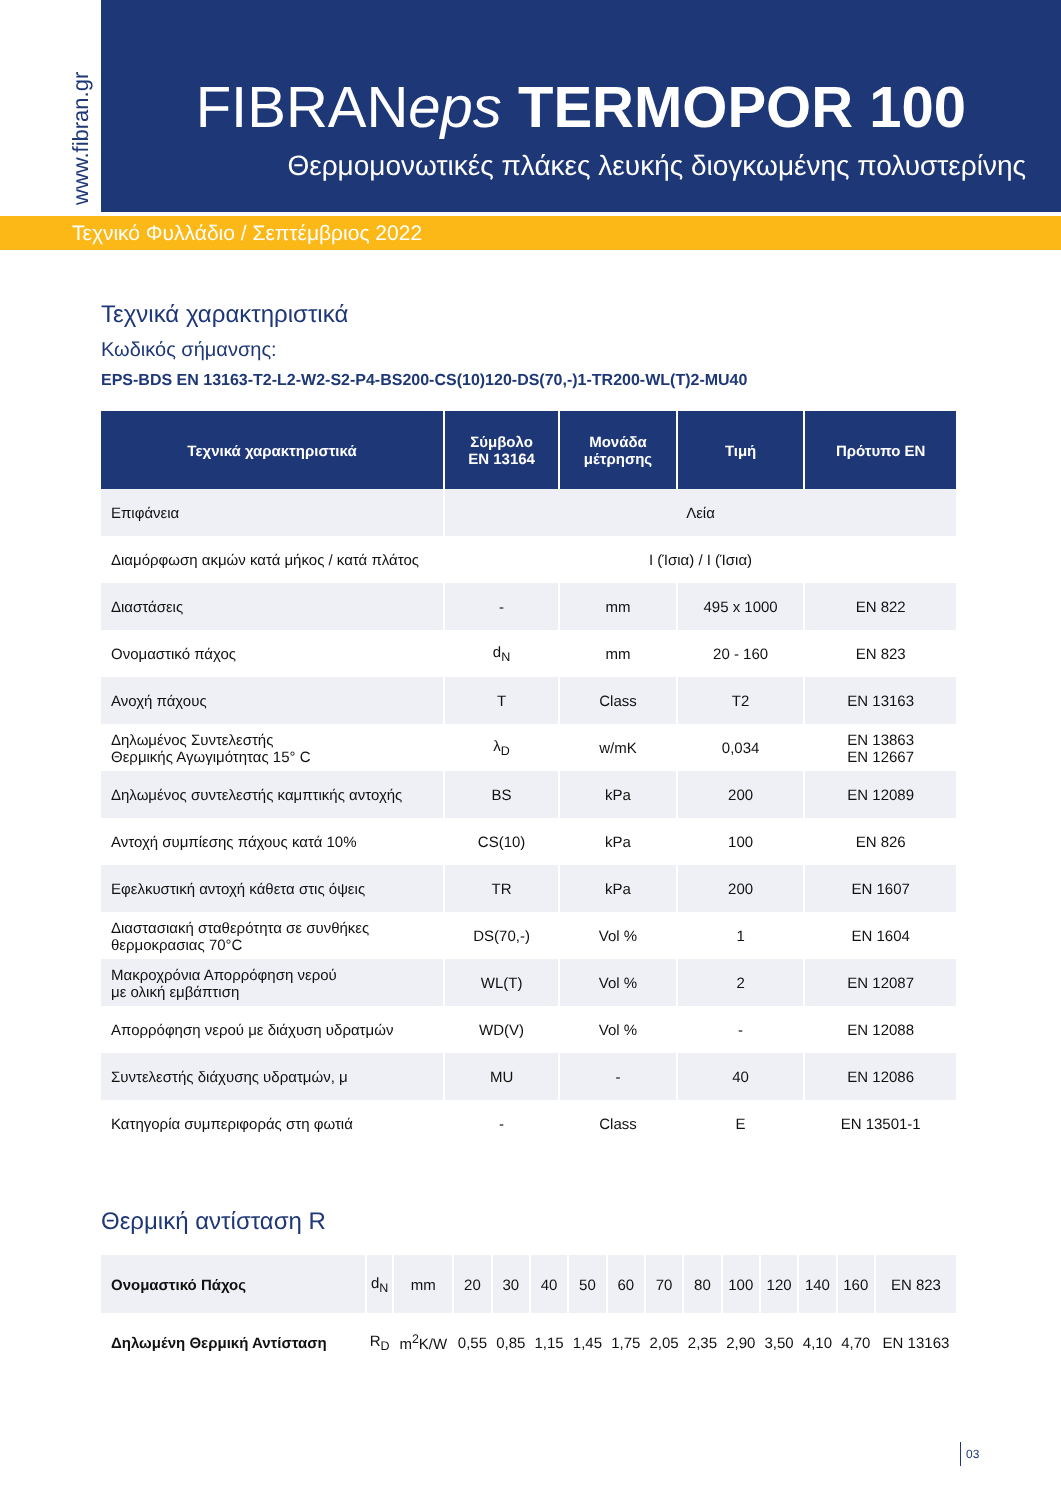www.fibran.gr
FIBRANeps TERMOPOR 100
Θερμομονωτικές πλάκες λευκής διογκωμένης πολυστερίνης
Τεχνικό Φυλλάδιο / Σεπτέμβριος 2022
Τεχνικά χαρακτηριστικά
Κωδικός σήμανσης:
EPS-BDS EN 13163-T2-L2-W2-S2-P4-BS200-CS(10)120-DS(70,-)1-TR200-WL(T)2-MU40
| Τεχνικά χαρακτηριστικά | Σύμβολο EN 13164 | Μονάδα μέτρησης | Τιμή | Πρότυπο EN |
| --- | --- | --- | --- | --- |
| Επιφάνεια | Λεία | | | |
| Διαμόρφωση ακμών κατά μήκος / κατά πλάτος | I (Ίσια) / I (Ίσια) | | | |
| Διαστάσεις | - | mm | 495 x 1000 | EN 822 |
| Ονομαστικό πάχος | d<sub>N</sub> | mm | 20 - 160 | EN 823 |
| Ανοχή πάχους | T | Class | T2 | EN 13163 |
| Δηλωμένος Συντελεστής Θερμικής Αγωγιμότητας 15° C | λ<sub>D</sub> | w/mK | 0,034 | EN 13863 EN 12667 |
| Δηλωμένος συντελεστής καμπτικής αντοχής | BS | kPa | 200 | EN 12089 |
| Αντοχή συμπίεσης πάχους κατά 10% | CS(10) | kPa | 100 | EN 826 |
| Εφελκυστική αντοχή κάθετα στις όψεις | TR | kPa | 200 | EN 1607 |
| Διαστασιακή σταθερότητα σε συνθήκες θερμοκρασιας 70°C | DS(70,-) | Vol % | 1 | EN 1604 |
| Μακροχρόνια Απορρόφηση νερού με ολική εμβάπτιση | WL(T) | Vol % | 2 | EN 12087 |
| Απορρόφηση νερού με διάχυση υδρατμών | WD(V) | Vol % | - | EN 12088 |
| Συντελεστής διάχυσης υδρατμών, μ | MU | - | 40 | EN 12086 |
| Κατηγορία συμπεριφοράς στη φωτιά | - | Class | E | EN 13501-1 |
Θερμική αντίσταση R
| Ονομαστικό Πάχος | d<sub>N</sub> | mm | 20 | 30 | 40 | 50 | 60 | 70 | 80 | 100 | 120 | 140 | 160 | EN 823 |
| Δηλωμένη Θερμική Αντίσταση | R<sub>D</sub> | m<sup>2</sup>K/W | 0,55 | 0,85 | 1,15 | 1,45 | 1,75 | 2,05 | 2,35 | 2,90 | 3,50 | 4,10 | 4,70 | EN 13163 |
03